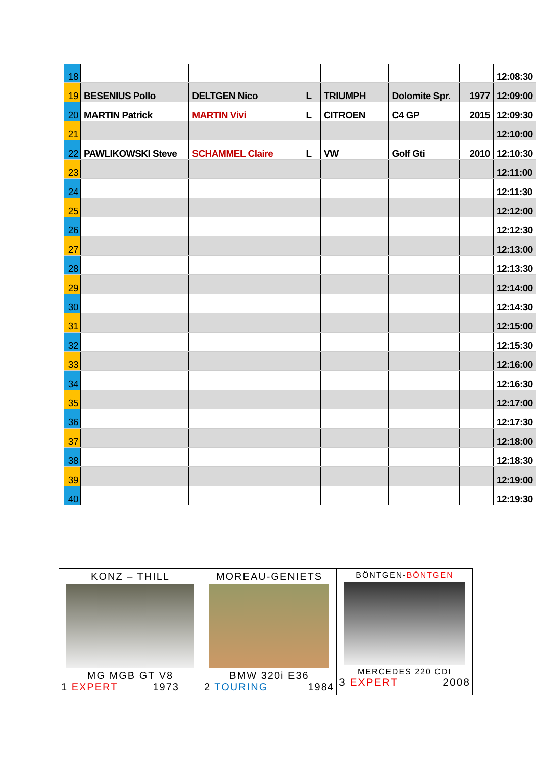| 18 | | | | | | | 12:08:30 |
| 19 | BESENIUS Pollo | DELTGEN Nico | L | TRIUMPH | Dolomite Spr. | 1977 | 12:09:00 |
| 20 | MARTIN Patrick | MARTIN Vivi | L | CITROEN | C4 GP | 2015 | 12:09:30 |
| 21 | | | | | | | 12:10:00 |
| 22 | PAWLIKOWSKI Steve | SCHAMMEL Claire | L | VW | Golf Gti | 2010 | 12:10:30 |
| 23 | | | | | | | 12:11:00 |
| 24 | | | | | | | 12:11:30 |
| 25 | | | | | | | 12:12:00 |
| 26 | | | | | | | 12:12:30 |
| 27 | | | | | | | 12:13:00 |
| 28 | | | | | | | 12:13:30 |
| 29 | | | | | | | 12:14:00 |
| 30 | | | | | | | 12:14:30 |
| 31 | | | | | | | 12:15:00 |
| 32 | | | | | | | 12:15:30 |
| 33 | | | | | | | 12:16:00 |
| 34 | | | | | | | 12:16:30 |
| 35 | | | | | | | 12:17:00 |
| 36 | | | | | | | 12:17:30 |
| 37 | | | | | | | 12:18:00 |
| 38 | | | | | | | 12:18:30 |
| 39 | | | | | | | 12:19:00 |
| 40 | | | | | | | 12:19:30 |
| KONZ – THILL MG MGB GT V8 1 EXPERT 1973 | MOREAU-GENIETS BMW 320i E36 2 TOURING 1984 | BÖNTGEN- BÖNTGEN MERCEDES 220 CDI 3 EXPERT 2008 |